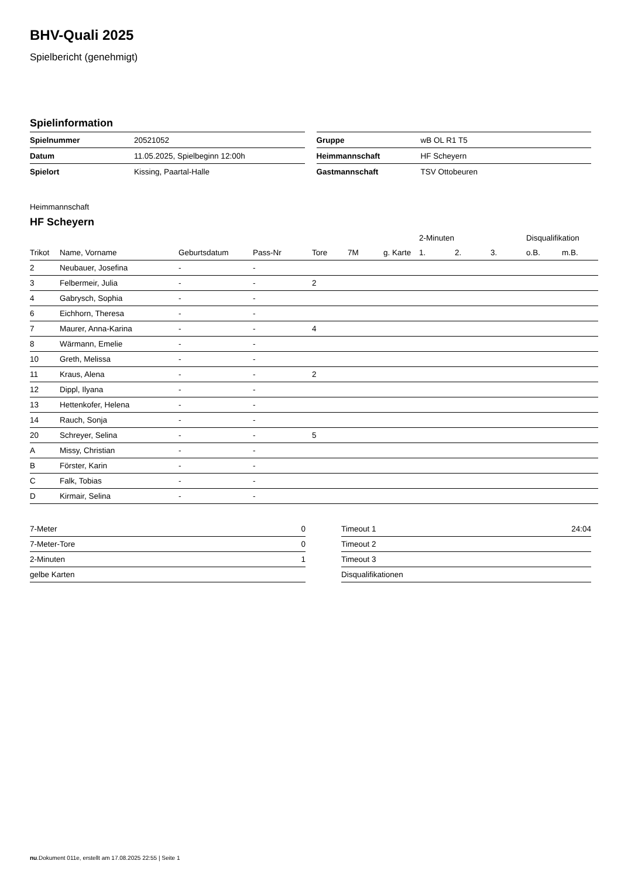BHV-Quali 2025
Spielbericht (genehmigt)
Spielinformation
| Spielnummer | 20521052 |
| Datum | 11.05.2025, Spielbeginn 12:00h |
| Spielort | Kissing, Paartal-Halle |
| Gruppe | wB OL R1 T5 |
| Heimmannschaft | HF Scheyern |
| Gastmannschaft | TSV Ottobeuren |
Heimmannschaft
HF Scheyern
| | | | | | | | 2-Minuten | | | Disqualifikation | |
| --- | --- | --- | --- | --- | --- | --- | --- | --- | --- | --- | --- |
| Trikot | Name, Vorname | Geburtsdatum | Pass-Nr | Tore | 7M | g. Karte | 1. | 2. | 3. | o.B. | m.B. |
| 2 | Neubauer, Josefina | - | - | | | | | | | | |
| 3 | Felbermeir, Julia | - | - | 2 | | | | | | | |
| 4 | Gabrysch, Sophia | - | - | | | | | | | | |
| 6 | Eichhorn, Theresa | - | - | | | | | | | | |
| 7 | Maurer, Anna-Karina | - | - | 4 | | | | | | | |
| 8 | Wärmann, Emelie | - | - | | | | | | | | |
| 10 | Greth, Melissa | - | - | | | | | | | | |
| 11 | Kraus, Alena | - | - | 2 | | | | | | | |
| 12 | Dippl, Ilyana | - | - | | | | | | | | |
| 13 | Hettenkofer, Helena | - | - | | | | | | | | |
| 14 | Rauch, Sonja | - | - | | | | | | | | |
| 20 | Schreyer, Selina | - | - | 5 | | | | | | | |
| A | Missy, Christian | - | - | | | | | | | | |
| B | Förster, Karin | - | - | | | | | | | | |
| C | Falk, Tobias | - | - | | | | | | | | |
| D | Kirmair, Selina | - | - | | | | | | | | |
| 7-Meter | 0 |
| 7-Meter-Tore | 0 |
| 2-Minuten | 1 |
| gelbe Karten | |
| Timeout 1 | 24:04 |
| Timeout 2 | |
| Timeout 3 | |
| Disqualifikationen | |
nu.Dokument 011e, erstellt am 17.08.2025 22:55 | Seite 1